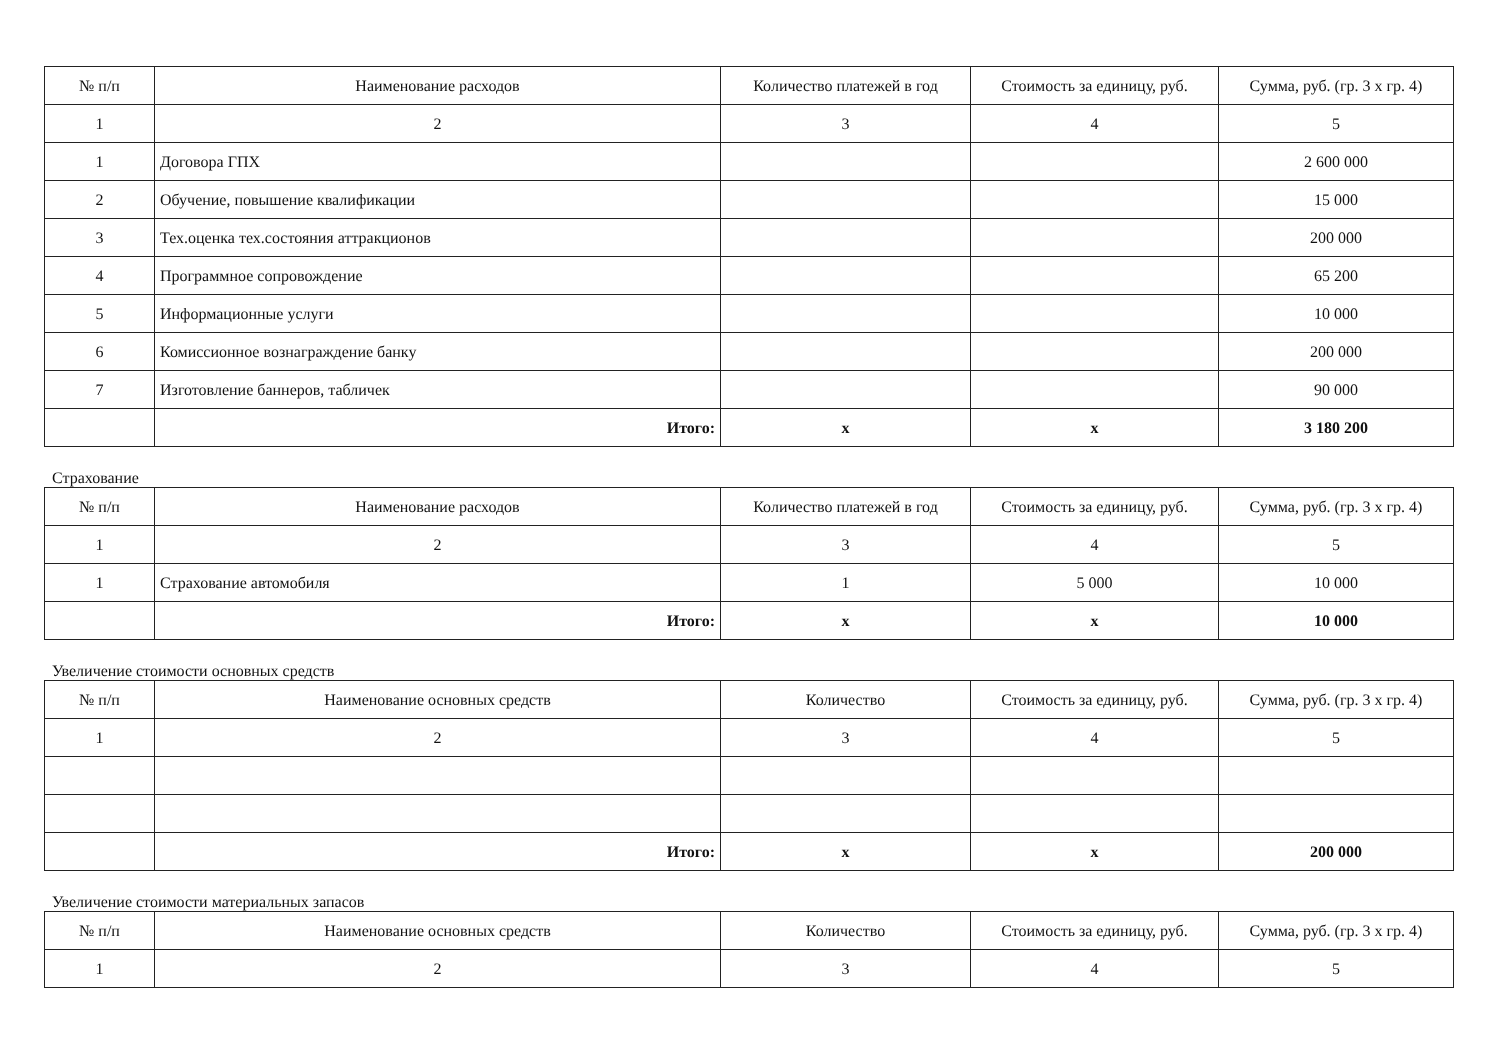| № п/п | Наименование расходов | Количество платежей в год | Стоимость за единицу, руб. | Сумма, руб. (гр. 3 х гр. 4) |
| --- | --- | --- | --- | --- |
| 1 | 2 | 3 | 4 | 5 |
| 1 | Договора ГПХ | | | 2 600 000 |
| 2 | Обучение, повышение квалификации | | | 15 000 |
| 3 | Тех.оценка тех.состояния аттракционов | | | 200 000 |
| 4 | Программное сопровождение | | | 65 200 |
| 5 | Информационные услуги | | | 10 000 |
| 6 | Комиссионное вознаграждение банку | | | 200 000 |
| 7 | Изготовление баннеров, табличек | | | 90 000 |
| | Итого: | х | х | 3 180 200 |
Страхование
| № п/п | Наименование расходов | Количество платежей в год | Стоимость за единицу, руб. | Сумма, руб. (гр. 3 х гр. 4) |
| --- | --- | --- | --- | --- |
| 1 | 2 | 3 | 4 | 5 |
| 1 | Страхование автомобиля | 1 | 5 000 | 10 000 |
| | Итого: | х | х | 10 000 |
Увеличение стоимости основных средств
| № п/п | Наименование основных средств | Количество | Стоимость за единицу, руб. | Сумма, руб. (гр. 3 х гр. 4) |
| --- | --- | --- | --- | --- |
| 1 | 2 | 3 | 4 | 5 |
| | Итого: | х | х | 200 000 |
Увеличение стоимости материальных запасов
| № п/п | Наименование основных средств | Количество | Стоимость за единицу, руб. | Сумма, руб. (гр. 3 х гр. 4) |
| --- | --- | --- | --- | --- |
| 1 | 2 | 3 | 4 | 5 |